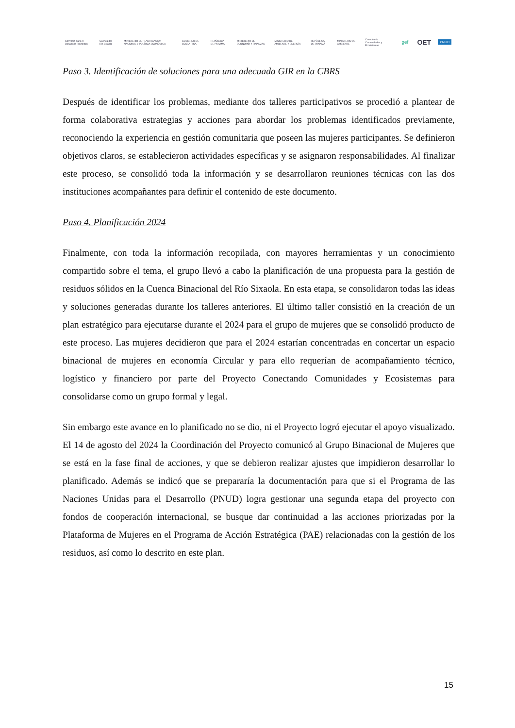Convenio para el Desarrollo Fronterizo
Cuenca del Río Sixaola
MINISTERIO DE PLANIFICACIÓN NACIONAL Y POLÍTICA ECONÓMICA
GOBIERNO DE COSTA RICA REPÚBLICA DE PANAMÁ
MINISTERIO DE ECONOMÍA Y FINANZAS
MINISTERIO DE AMBIENTE Y ENERGÍA
REPÚBLICA DE PANAMÁ MINISTERIO DE AMBIENTE
Conectando Comunidades y Ecosistemas
gef
OET
PNUD
Paso 3. Identificación de soluciones para una adecuada GIR en la CBRS
Después de identificar los problemas, mediante dos talleres participativos se procedió a plantear de forma colaborativa estrategias y acciones para abordar los problemas identificados previamente, reconociendo la experiencia en gestión comunitaria que poseen las mujeres participantes. Se definieron objetivos claros, se establecieron actividades específicas y se asignaron responsabilidades. Al finalizar este proceso, se consolidó toda la información y se desarrollaron reuniones técnicas con las dos instituciones acompañantes para definir el contenido de este documento.
Paso 4. Planificación 2024
Finalmente, con toda la información recopilada, con mayores herramientas y un conocimiento compartido sobre el tema, el grupo llevó a cabo la planificación de una propuesta para la gestión de residuos sólidos en la Cuenca Binacional del Río Sixaola. En esta etapa, se consolidaron todas las ideas y soluciones generadas durante los talleres anteriores. El último taller consistió en la creación de un plan estratégico para ejecutarse durante el 2024 para el grupo de mujeres que se consolidó producto de este proceso. Las mujeres decidieron que para el 2024 estarían concentradas en concertar un espacio binacional de mujeres en economía Circular y para ello requerían de acompañamiento técnico, logístico y financiero por parte del Proyecto Conectando Comunidades y Ecosistemas para consolidarse como un grupo formal y legal.
Sin embargo este avance en lo planificado no se dio, ni el Proyecto logró ejecutar el apoyo visualizado. El 14 de agosto del 2024 la Coordinación del Proyecto comunicó al Grupo Binacional de Mujeres que se está en la fase final de acciones, y que se debieron realizar ajustes que impidieron desarrollar lo planificado. Además se indicó que se prepararía la documentación para que si el Programa de las Naciones Unidas para el Desarrollo (PNUD) logra gestionar una segunda etapa del proyecto con fondos de cooperación internacional, se busque dar continuidad a las acciones priorizadas por la Plataforma de Mujeres en el Programa de Acción Estratégica (PAE) relacionadas con la gestión de los residuos, así como lo descrito en este plan.
15